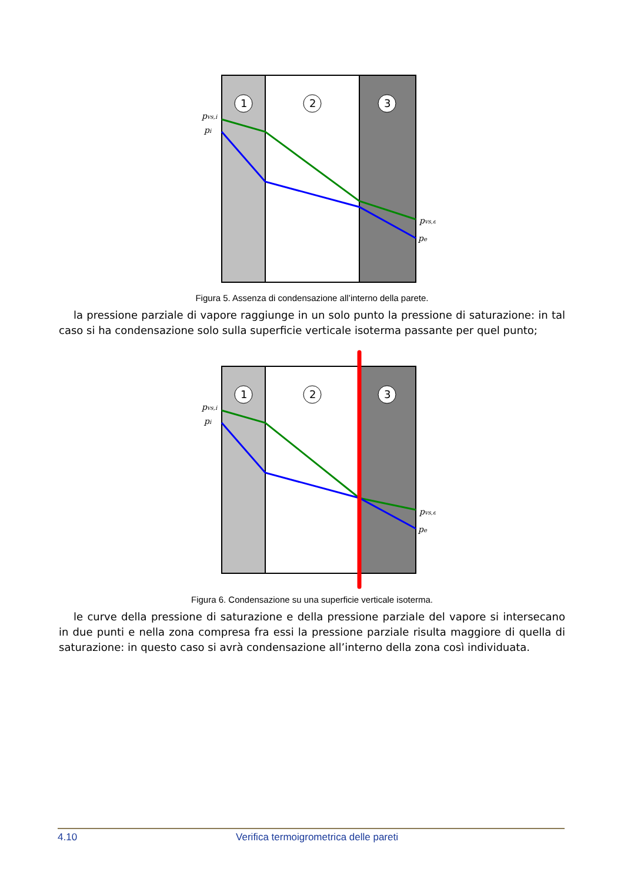1
2
3
pvs,i
pi
pvs,e
pe
Figura 5. Assenza di condensazione all’interno della parete.
la pressione parziale di vapore raggiunge in un solo punto la pressione di saturazione: in tal caso si ha condensazione solo sulla superficie verticale isoterma passante per quel punto;
1
2
3
pvs,i
pi
pvs,e
pe
Figura 6. Condensazione su una superficie verticale isoterma.
le curve della pressione di saturazione e della pressione parziale del vapore si intersecano in due punti e nella zona compresa fra essi la pressione parziale risulta maggiore di quella di saturazione: in questo caso si avrà condensazione all’interno della zona così individuata.
4.10 Verifica termoigrometrica delle pareti